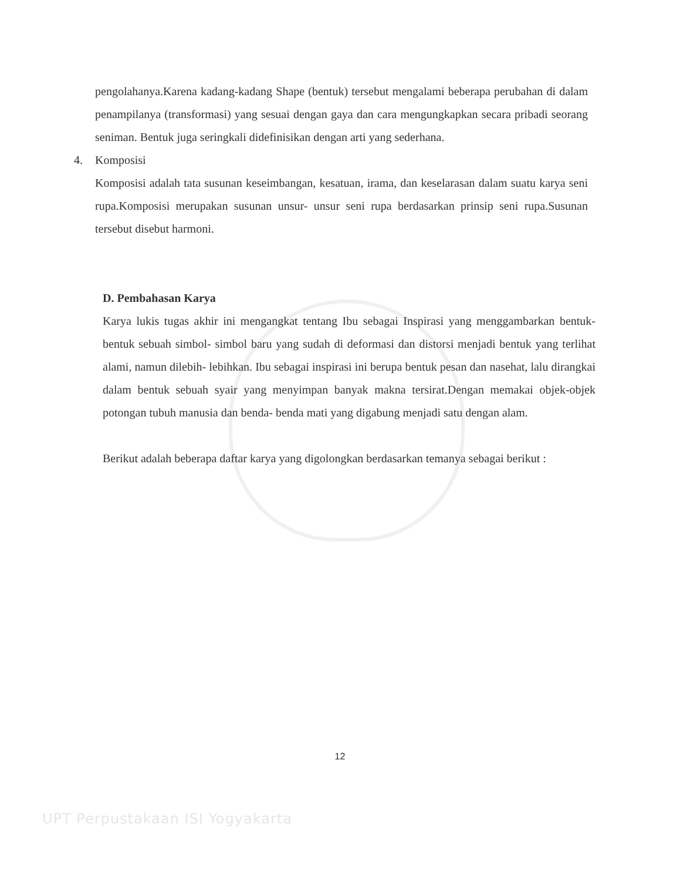pengolahanya.Karena kadang-kadang Shape (bentuk) tersebut mengalami beberapa perubahan di dalam penampilanya (transformasi) yang sesuai dengan gaya dan cara mengungkapkan secara pribadi seorang seniman. Bentuk juga seringkali didefinisikan dengan arti yang sederhana.
4. Komposisi
Komposisi adalah tata susunan keseimbangan, kesatuan, irama, dan keselarasan dalam suatu karya seni rupa.Komposisi merupakan susunan unsur- unsur seni rupa berdasarkan prinsip seni rupa.Susunan tersebut disebut harmoni.
D. Pembahasan Karya
Karya lukis tugas akhir ini mengangkat tentang Ibu sebagai Inspirasi yang menggambarkan bentuk- bentuk sebuah simbol- simbol baru yang sudah di deformasi dan distorsi menjadi bentuk yang terlihat alami, namun dilebih- lebihkan. Ibu sebagai inspirasi ini berupa bentuk pesan dan nasehat, lalu dirangkai dalam bentuk sebuah syair yang menyimpan banyak makna tersirat.Dengan memakai objek-objek potongan tubuh manusia dan benda- benda mati yang digabung menjadi satu dengan alam.
Berikut adalah beberapa daftar karya yang digolongkan berdasarkan temanya sebagai berikut :
12
UPT Perpustakaan ISI Yogyakarta